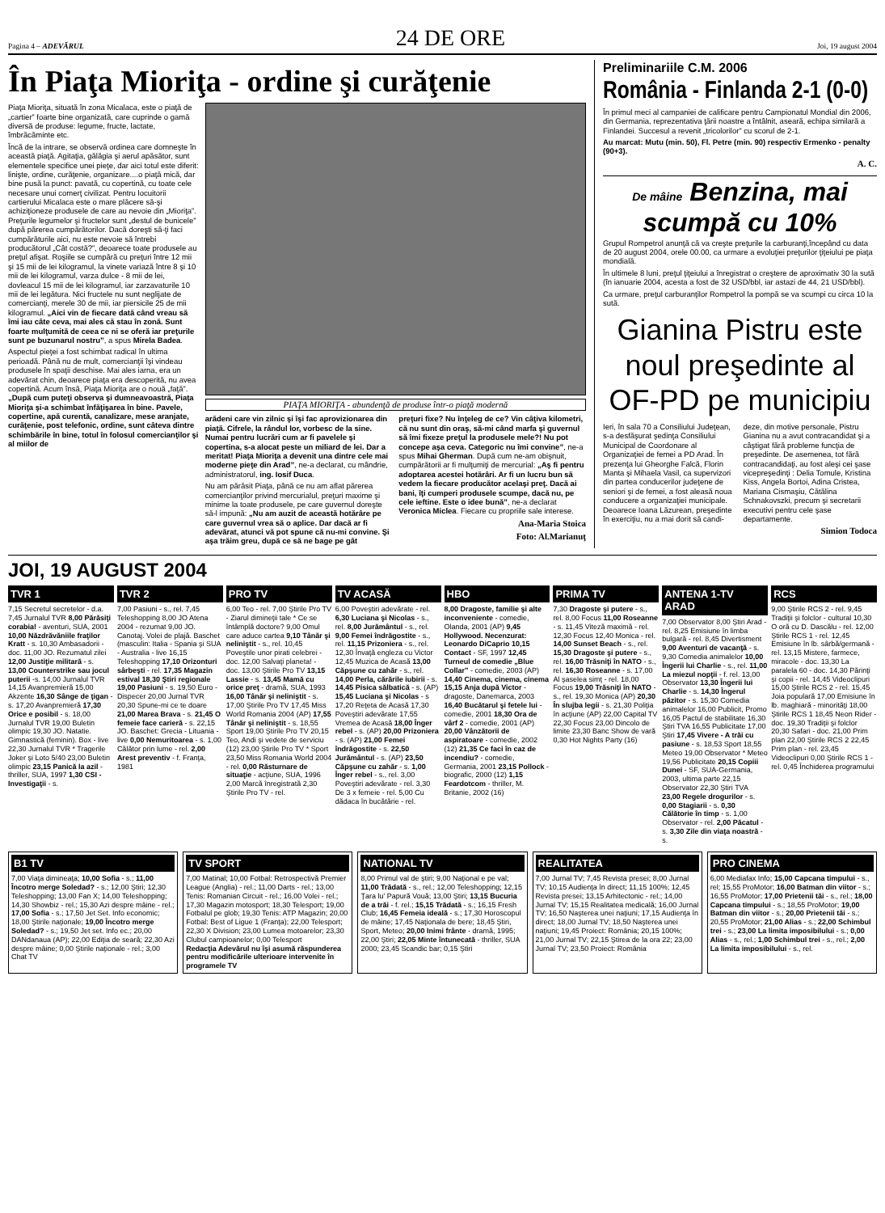Pagina 4 – ADEVĂRUL 24 DE ORE Joi, 19 august 2004
În Piaţa Mioriţa - ordine şi curăţenie
Piaţa Mioriţa, situată în zona Micalaca, este o piaţă de „cartier” foarte bine organizată, care cuprinde o gamă diversă de produse: legume, fructe, lactate, îmbrăcăminte etc.
Încă de la intrare, se observă ordinea care domneşte în această piaţă. Agitaţia, gălăgia şi aerul apăsător, sunt elementele specifice unei pieţe, dar aici totul este diferit: linişte, ordine, curăţenie, organizare....o piaţă mică, dar bine pusă la punct: pavată, cu copertină, cu toate cele necesare unui comerţ civilizat. Pentru locuitorii cartierului Micalaca este o mare plăcere să-şi achiziţioneze produsele de care au nevoie din „Mioriţa”. Preţurile legumelor şi fructelor sunt „destul de bunicele” după părerea cumpărătorilor. Dacă doreşti să-ţi faci cumpărăturile aici, nu este nevoie să întrebi producătorul „Cât costă?”, deoarece toate produsele au preţul afişat. Roşiile se cumpără cu preţuri între 12 mii şi 15 mii de lei kilogramul, la vinete variază între 8 şi 10 mii de lei kilogramul, varza dulce - 8 mii de lei, dovleacul 15 mii de lei kilogramul, iar zarzavaturile 10 mii de lei legătura. Nici fructele nu sunt neglijate de comercianţi, merele 30 de mii, iar piersicile 25 de mii kilogramul. „Aici vin de fiecare dată când vreau să îmi iau câte ceva, mai ales că stau în zonă. Sunt foarte mulţumită de ceea ce ni se oferă iar preţurile sunt pe buzunarul nostru”, a spus Mirela Badea.
Aspectul pieţei a fost schimbat radical în ultima perioadă. Până nu de mult, comercianţii îşi vindeau produsele în spaţii deschise. Mai ales iarna, era un adevărat chin, deoarece piaţa era descoperită, nu avea copertină. Acum însă, Piaţa Mioriţa are o nouă „faţă”. „După cum puteţi observa şi dumneavoastră, Piaţa Mioriţa şi-a schimbat înfăţişarea în bine. Pavele, copertine, apă curentă, canalizare, mese aranjate, curăţenie, post telefonic, ordine, sunt câteva dintre schimbările în bine, totul în folosul comercianţilor şi al miilor de
PIAŢA MIORIŢA - abundenţă de produse într-o piaţă modernă
arădeni care vin zilnic şi îşi fac aprovizionarea din piaţă. Cifrele, la rândul lor, vorbesc de la sine. Numai pentru lucrări cum ar fi pavelele şi copertina, s-a alocat peste un miliard de lei. Dar a meritat! Piaţa Mioriţa a devenit una dintre cele mai moderne pieţe din Arad”, ne-a declarat, cu mândrie, administratorul, ing. Iosif Duca.
Nu am părăsit Piaţa, până ce nu am aflat părerea comercianţilor privind mercurialul, preţuri maxime şi minime la toate produsele, pe care guvernul doreşte să-l impună: „Nu am auzit de această hotărâre pe care guvernul vrea să o aplice. Dar dacă ar fi adevărat, atunci vă pot spune că nu-mi convine. Şi aşa trăim greu, după ce să ne bage pe gât
preţuri fixe? Nu înţeleg de ce? Vin câţiva kilometri, că nu sunt din oraş, să-mi când marfa şi guvernul să îmi fixeze preţul la produsele mele?! Nu pot concepe aşa ceva. Categoric nu îmi convine”, ne-a spus Mihai Gherman. După cum ne-am obişnuit, cumpărătorii ar fi mulţumiţi de mercurial: „Aş fi pentru adoptarea acestei hotărâri. Ar fi un lucru bun să vedem la fiecare producător acelaşi preţ. Dacă ai bani, îţi cumperi produsele scumpe, dacă nu, pe cele ieftine. Este o idee bună”, ne-a declarat Veronica Miclea. Fiecare cu propriile sale interese.
Ana-Maria Stoica
Foto: Al.Marianuţ
Preliminariile C.M. 2006
România - Finlanda 2-1 (0-0)
În primul meci al campaniei de calificare pentru Campionatul Mondial din 2006, din Germania, reprezentativa ţării noastre a întâlnit, aseară, echipa similară a Finlandei. Succesul a revenit „tricolorilor” cu scorul de 2-1.
Au marcat: Mutu (min. 50), Fl. Petre (min. 90) respectiv Ermenko - penalty (90+3).
A. C.
De mâine Benzina, mai scumpă cu 10%
Grupul Rompetrol anunţă că va creşte preţurile la carburanţi,începând cu data de 20 august 2004, orele 00.00, ca urmare a evoluţiei preţurilor ţiţeiului pe piaţa mondială.
În ultimele 8 luni, preţul ţiţeiului a înregistrat o creştere de aproximativ 30 la sută (în ianuarie 2004, acesta a fost de 32 USD/bbl, iar astazi de 44, 21 USD/bbl).
Ca urmare, preţul carburanţilor Rompetrol la pompă se va scumpi cu circa 10 la sută.
Gianina Pistru este noul preşedinte al OF-PD pe municipiu
Ieri, în sala 70 a Consiliului Judeţean, s-a desfăşurat şedinţa Consiliului Municipal de Coordonare al Organizaţiei de femei a PD Arad. În prezenţa lui Gheorghe Falcă, Florin Manta şi Mihaela Vasil, ca supervizori din partea conducerilor judeţene de seniori şi de femei, a fost aleasă noua conducere a organizaţiei municipale. Deoarece Ioana Lăzurean, preşedinte în exerciţiu, nu a mai dorit să candi-
deze, din motive personale, Pistru Gianina nu a avut contracandidat şi a câştigat fără probleme funcţia de preşedinte. De asemenea, tot fără contracandidaţi, au fost aleşi cei şase vicepreşedinţi : Delia Tomule, Kristina Kiss, Angela Bortoi, Adina Cristea, Mariana Cismaşiu, Cătălina Schnakovszki, precum şi secretarii executivi pentru cele şase departamente.
Simion Todoca
JOI, 19 AUGUST 2004
TVR 1
7,15 Secretul secretelor - d.a. 7,45 Jurnalul TVR 8,00 Părăsiţi corabia! - aventuri, SUA, 2001 10,00 Năzdrăvăniile fraţilor Kratt - s. 10,30 Ambasadorii - doc. 11,00 JO. Rezumatul zilei 12,00 Justiţie militară - s. 13,00 Counterstrike sau jocul puterii -s. 14,00 Jurnalul TVR 14,15 Avanpremieră 15,00 Akzente 16,30 Sânge de ţigan - s. 17,20 Avanpremieră 17,30 Orice e posibil - s. 18,00 Jurnalul TVR 19,00 Buletin olimpic 19,30 JO. Natatie. Gimnastică (feminin). Box - live 22,30 Jurnalul TVR * Tragerile Joker şi Loto 5/40 23,00 Buletin olimpic 23,15 Panică la azil - thriller, SUA, 1997 1,30 CSI - Investigaţii - s.
TVR 2
7,00 Pasiuni - s., rel. 7,45 Teleshopping 8,00 JO Atena 2004 - rezumat 9,00 JO. Canotaj. Volei de plajă. Baschet (masculin: Italia - Spania şi SUA - Australia - live 16,15 Teleshopping 17,10 Orizonturi sârbeşti - rel. 17,35 Magazin estival 18,30 Ştiri regionale 19,00 Pasiuni - s. 19,50 Euro - Dispecer 20,00 Jurnal TVR 20,30 Spune-mi ce te doare 21,00 Marea Brava - s. 21,45 O femeie face carieră - s. 22,15 JO. Baschet: Grecia - Lituania - live 0,00 Nemuritoarea - s. 1,00 Călător prin lume - rel. 2,00 Arest preventiv - f. Franţa, 1981
PRO TV
6,00 Teo - rel. 7,00 Ştirile Pro TV - Ziarul dimineţii tale * Ce se întâmplă doctore? 9,00 Omul care aduce cartea 9,10 Tânăr şi neliniştit - s., rel. 10,45 Poveştile unor pirati celebrei - doc. 12,00 Salvaţi planeta! - doc. 13,00 Ştirile Pro TV 13,15 Lassie - s. 13,45 Mamă cu orice preţ - dramă, SUA, 1993 16,00 Tânăr şi neliniştit - s. 17,00 Ştirile Pro TV 17,45 Miss World Romania 2004 (AP) 17,55 Tânăr şi neliniştit - s. 18,55 Sport 19,00 Ştirile Pro TV 20,15 Teo, Andi şi vedete de serviciu (12) 23,00 Ştirile Pro TV * Sport 23,50 Miss Romania World 2004 - rel. 0,00 Răsturnare de situaţie - acţiune, SUA, 1996 2,00 Marcă înregistrată 2,30 Ştirile Pro TV - rel.
TV ACASĂ
6,00 Poveştiri adevărate - rel. 6,30 Luciana şi Nicolas - s., rel. 8,00 Jurământul - s., rel. 9,00 Femei îndrăgostite - s., rel. 11,15 Prizoniera - s., rel. 12,30 Învaţă engleza cu Victor 12,45 Muzica de Acasă 13,00 Căpşune cu zahăr - s., rel. 14,00 Perla, cărările iubirii - s. 14,45 Pisica sălbatică - s. (AP) 15,45 Luciana şi Nicolas - s 17,20 Reţeta de Acasă 17,30 Poveştiri adevărate 17,55 Vremea de Acasă 18,00 Înger rebel - s. (AP) 20,00 Prizoniera - s. (AP) 21,00 Femei îndrăgostite - s. 22,50 Jurământul - s. (AP) 23,50 Căpşune cu zahăr - s. 1,00 Înger rebel - s., rel. 3,00 Poveştiri adevărate - rel. 3,30 De 3 x femeie - rel. 5,00 Cu dădaca în bucătărie - rel.
HBO
8,00 Dragoste, familie şi alte inconveniente - comedie, Olanda, 2001 (AP) 9,45 Hollywood. Necenzurat: Leonardo DiCaprio 10,15 Contact - SF, 1997 12,45 Turneul de comedie „Blue Collar” - comedie, 2003 (AP) 14,40 Cinema, cinema, cinema 15,15 Anja după Victor - dragoste, Danemarca, 2003 16,40 Bucătarul şi fetele lui - comedie, 2001 18,30 Ora de vârf 2 - comedie, 2001 (AP) 20,00 Vânzătorii de aspiratoare - comedie, 2002 (12) 21,35 Ce faci în caz de incendiu? - comedie, Germania, 2001 23,15 Pollock - biografic, 2000 (12) 1,15 Feardotcom - thriller, M. Britanie, 2002 (16)
PRIMA TV
7,30 Dragoste şi putere - s., rel. 8,00 Focus 11,00 Roseanne - s. 11,45 Viteză maximă - rel. 12,30 Focus 12,40 Monica - rel. 14,00 Sunset Beach - s., rel. 15,30 Dragoste şi putere - s., rel. 16,00 Trăsniţi în NATO - s., rel. 16,30 Roseanne - s. 17,00 Al şaselea simţ - rel. 18,00 Focus 19,00 Trăsniţi în NATO - s., rel. 19,30 Monica (AP) 20,30 În slujba legii - s. 21,30 Poliţia în acţiune (AP) 22,00 Capital TV 22,30 Focus 23,00 Dincolo de limite 23,30 Banc Show de vară 0,30 Hot Nights Party (16)
ANTENA 1-TV ARAD
7,00 Observator 8,00 Ştiri Arad - rel. 8,25 Emisiune în limba bulgară - rel. 8,45 Divertisment 9,00 Aventuri de vacanţă - s. 9,30 Comedia animalelor 10,00 Îngerii lui Charlie - s., rel. 11,00 La miezul nopţii - f. rel. 13,00 Observator 13,30 Îngerii lui Charlie - s. 14,30 Îngerul păzitor - s. 15,30 Comedia animalelor 16,00 Publicit, Promo 16,05 Pactul de stabilitate 16,30 Ştiri TVA 16,55 Publicitate 17,00 Ştiri 17,45 Vivere - A trăi cu pasiune - s. 18,53 Sport 18,55 Meteo 19,00 Observator * Meteo 19,56 Publicitate 20,15 Copiii Dunei - SF, SUA-Germania, 2003, ultima parte 22,15 Observator 22,30 Ştiri TVA 23,00 Regele drogurilor - s. 0,00 Stagiarii - s. 0,30 Călătorie în timp - s. 1,00 Observator - rel. 2,00 Păcatul - s. 3,30 Zile din viaţa noastră - s.
RCS
9,00 Ştirile RCS 2 - rel. 9,45 Tradiţii şi folclor - cultural 10,30 O oră cu D. Dascălu - rel. 12,00 Ştirile RCS 1 - rel. 12,45 Emisiune în lb. sârbă/germană - rel. 13,15 Mistere, farmece, miracole - doc. 13,30 La paralela 60 - doc. 14,30 Părinţi şi copii - rel. 14,45 Videoclipuri 15,00 Ştirile RCS 2 - rel. 15,45 Joia populară 17,00 Emisiune în lb. maghiară - minorităţi 18,00 Ştirile RCS 1 18,45 Neon Rider - doc. 19,30 Tradiţii şi folclor 20,30 Safari - doc. 21,00 Prim plan 22,00 Ştirile RCS 2 22,45 Prim plan - rel. 23,45 Videoclipuri 0,00 Ştirile RCS 1 - rel. 0,45 Închiderea programului
B1 TV
7,00 Viaţa dimineaţa; 10,00 Sofia - s.; 11,00 Încotro merge Soledad? - s.; 12,00 Ştiri; 12,30 Teleshopping; 13,00 Fan X; 14,00 Teleshopping; 14,30 Showbiz - rel.; 15,30 Azi despre mâine - rel.; 17,00 Sofia - s.; 17,50 Jet Set. Info economic; 18,00 Ştirile naţionale; 19,00 Încotro merge Soledad? - s.; 19,50 Jet set. Info ec.; 20,00 DANdanaua (AP); 22,00 Ediţia de seară; 22,30 Azi despre mâine; 0,00 Ştirile naţionale - rel.; 3,00 Chat TV
TV SPORT
7,00 Matinal; 10,00 Fotbal: Retrospectivă Premier League (Anglia) - rel.; 11,00 Darts - rel.; 13,00 Tenis: Romanian Circuit - rel.; 16,00 Volei - rel.; 17,30 Magazin motosport; 18,30 Telesport; 19,00 Fotbalul pe glob; 19,30 Tenis: ATP Magazin; 20,00 Fotbal: Best of Ligue 1 (Franţa); 22,00 Telesport; 22,30 X Division; 23,00 Lumea motoarelor; 23,30 Clubul campioanelor; 0,00 Telesport
Redacţia Adevărul nu îşi asumă răspunderea pentru modificările ulterioare intervenite în programele TV
NATIONAL TV
8,00 Primul val de ştiri; 9,00 Naţional e pe val; 11,00 Trădată - s., rel.; 12,00 Teleshopping; 12,15 Ţara lu' Papură Vouă; 13,00 Ştiri; 13,15 Bucuria de a trăi - f. rel.; 15,15 Trădată - s.; 16,15 Fresh Club; 16,45 Femeia ideală - s.; 17,30 Horoscopul de mâine; 17,45 Naţionala de bere; 18,45 Ştiri, Sport, Meteo; 20,00 Inimi frânte - dramă, 1995; 22,00 Ştiri; 22,05 Minte întunecată - thriller, SUA 2000; 23,45 Scandic bar; 0,15 Ştiri
REALITATEA
7,00 Jurnal TV; 7,45 Revista presei; 8,00 Jurnal TV; 10,15 Audienţa în direct; 11,15 100%; 12,45 Revista presei; 13,15 Arhitectonic - rel.; 14,00 Jurnal TV; 15,15 Realitatea medicală; 16,00 Jurnal TV; 16,50 Naşterea unei naţiuni; 17,15 Audienţa în direct; 18,00 Jurnal TV; 18,50 Naşterea unei naţiuni; 19,45 Proiect: România; 20,15 100%; 21,00 Jurnal TV; 22,15 Ştirea de la ora 22; 23,00 Jurnal TV; 23,50 Proiect: România
PRO CINEMA
6,00 Mediafax Info; 15,00 Capcana timpului - s., rel; 15,55 ProMotor; 16,00 Batman din viitor - s.; 16,55 ProMotor; 17,00 Prietenii tăi - s., rel.; 18,00 Capcana timpului - s.; 18,55 ProMotor; 19,00 Batman din viitor - s.; 20,00 Prietenii tăi - s.; 20,55 ProMotor; 21,00 Alias - s.; 22,00 Schimbul trei - s.; 23,00 La limita imposibilului - s.; 0,00 Alias - s., rel.; 1,00 Schimbul trei - s., rel.; 2,00 La limita imposibilului - s., rel.